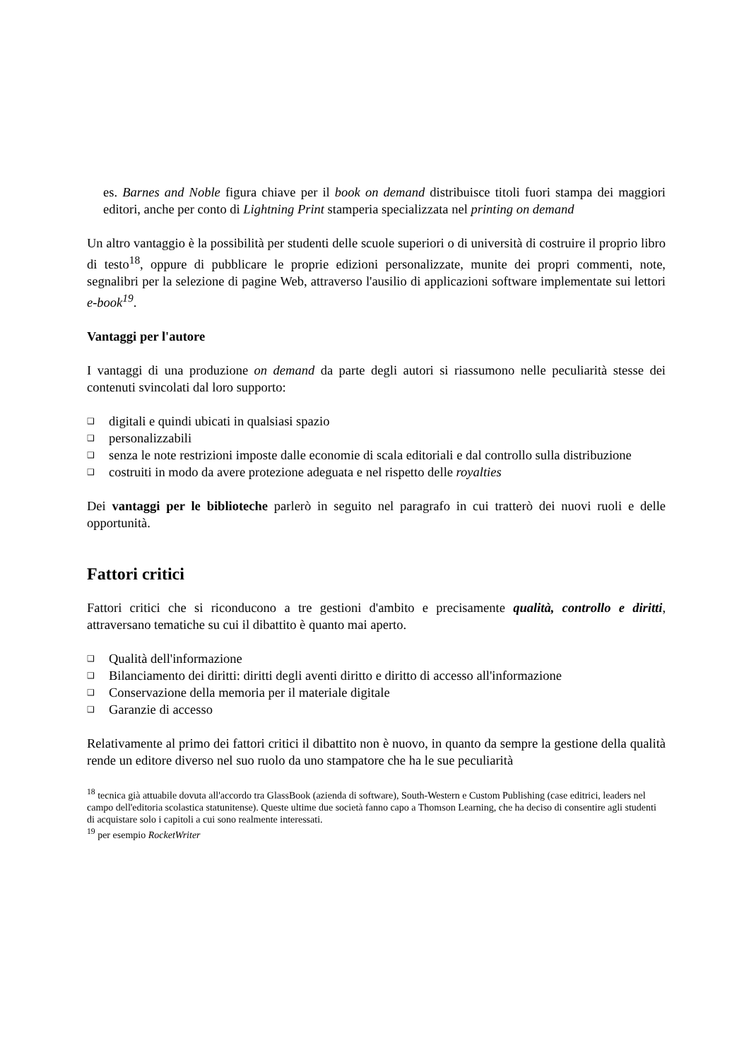es. Barnes and Noble figura chiave per il book on demand distribuisce titoli fuori stampa dei maggiori editori, anche per conto di Lightning Print stamperia specializzata nel printing on demand
Un altro vantaggio è la possibilità per studenti delle scuole superiori o di università di costruire il proprio libro di testo<sup>18</sup>, oppure di pubblicare le proprie edizioni personalizzate, munite dei propri commenti, note, segnalibri per la selezione di pagine Web, attraverso l'ausilio di applicazioni software implementate sui lettori e-book<sup>19</sup>.
Vantaggi per l'autore
I vantaggi di una produzione on demand da parte degli autori si riassumono nelle peculiarità stesse dei contenuti svincolati dal loro supporto:
❑ digitali e quindi ubicati in qualsiasi spazio
❑ personalizzabili
❑ senza le note restrizioni imposte dalle economie di scala editoriali e dal controllo sulla distribuzione
❑ costruiti in modo da avere protezione adeguata e nel rispetto delle royalties
Dei vantaggi per le biblioteche parlerò in seguito nel paragrafo in cui tratterò dei nuovi ruoli e delle opportunità.
Fattori critici
Fattori critici che si riconducono a tre gestioni d'ambito e precisamente qualità, controllo e diritti, attraversano tematiche su cui il dibattito è quanto mai aperto.
❑ Qualità dell'informazione
❑ Bilanciamento dei diritti: diritti degli aventi diritto e diritto di accesso all'informazione
❑ Conservazione della memoria per il materiale digitale
❑ Garanzie di accesso
Relativamente al primo dei fattori critici il dibattito non è nuovo, in quanto da sempre la gestione della qualità rende un editore diverso nel suo ruolo da uno stampatore che ha le sue peculiarità
<sup>18</sup> tecnica già attuabile dovuta all'accordo tra GlassBook (azienda di software), South-Western e Custom Publishing (case editrici, leaders nel campo dell'editoria scolastica statunitense). Queste ultime due società fanno capo a Thomson Learning, che ha deciso di consentire agli studenti di acquistare solo i capitoli a cui sono realmente interessati.
<sup>19</sup> per esempio RocketWriter